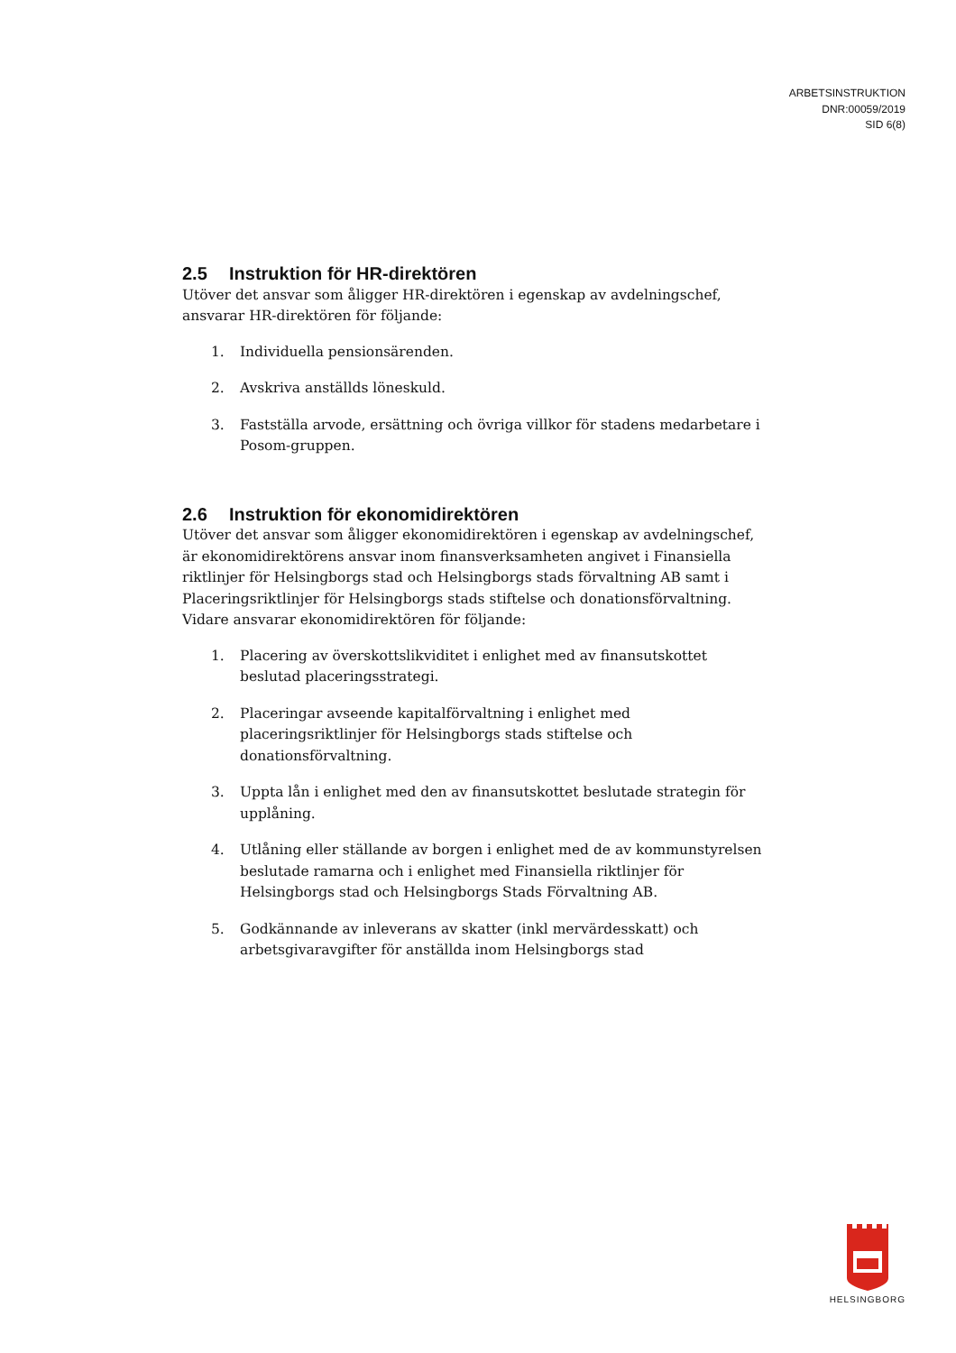ARBETSINSTRUKTION
DNR:00059/2019
SID 6(8)
2.5 Instruktion för HR-direktören
Utöver det ansvar som åligger HR-direktören i egenskap av avdelningschef, ansvarar HR-direktören för följande:
1. Individuella pensionsärenden.
2. Avskriva anställds löneskuld.
3. Fastställa arvode, ersättning och övriga villkor för stadens medarbetare i Posom-gruppen.
2.6 Instruktion för ekonomidirektören
Utöver det ansvar som åligger ekonomidirektören i egenskap av avdelningschef, är ekonomidirektörens ansvar inom finansverksamheten angivet i Finansiella riktlinjer för Helsingborgs stad och Helsingborgs stads förvaltning AB samt i Placeringsriktlinjer för Helsingborgs stads stiftelse och donationsförvaltning. Vidare ansvarar ekonomidirektören för följande:
1. Placering av överskottslikviditet i enlighet med av finansutskottet beslutad placeringsstrategi.
2. Placeringar avseende kapitalförvaltning i enlighet med placeringsriktlinjer för Helsingborgs stads stiftelse och donationsförvaltning.
3. Uppta lån i enlighet med den av finansutskottet beslutade strategin för upplåning.
4. Utlåning eller ställande av borgen i enlighet med de av kommunstyrelsen beslutade ramarna och i enlighet med Finansiella riktlinjer för Helsingborgs stad och Helsingborgs Stads Förvaltning AB.
5. Godkännande av inleverans av skatter (inkl mervärdesskatt) och arbetsgivaravgifter för anställda inom Helsingborgs stad
HELSINGBORG